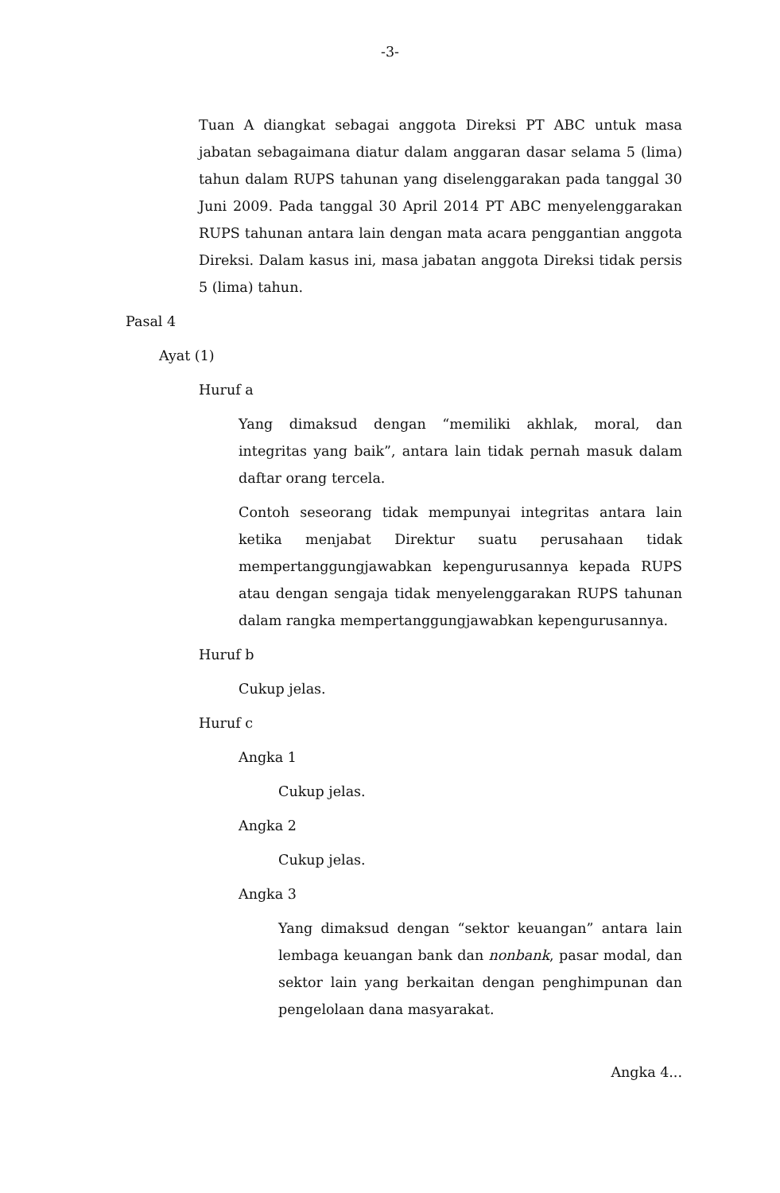-3-
Tuan A diangkat sebagai anggota Direksi PT ABC untuk masa jabatan sebagaimana diatur dalam anggaran dasar selama 5 (lima) tahun dalam RUPS tahunan yang diselenggarakan pada tanggal 30 Juni 2009. Pada tanggal 30 April 2014 PT ABC menyelenggarakan RUPS tahunan antara lain dengan mata acara penggantian anggota Direksi. Dalam kasus ini, masa jabatan anggota Direksi tidak persis 5 (lima) tahun.
Pasal 4
Ayat (1)
Huruf a
Yang dimaksud dengan “memiliki akhlak, moral, dan integritas yang baik”, antara lain tidak pernah masuk dalam daftar orang tercela.
Contoh seseorang tidak mempunyai integritas antara lain ketika menjabat Direktur suatu perusahaan tidak mempertanggungjawabkan kepengurusannya kepada RUPS atau dengan sengaja tidak menyelenggarakan RUPS tahunan dalam rangka mempertanggungjawabkan kepengurusannya.
Huruf b
Cukup jelas.
Huruf c
Angka 1
Cukup jelas.
Angka 2
Cukup jelas.
Angka 3
Yang dimaksud dengan “sektor keuangan” antara lain lembaga keuangan bank dan nonbank, pasar modal, dan sektor lain yang berkaitan dengan penghimpunan dan pengelolaan dana masyarakat.
Angka 4...